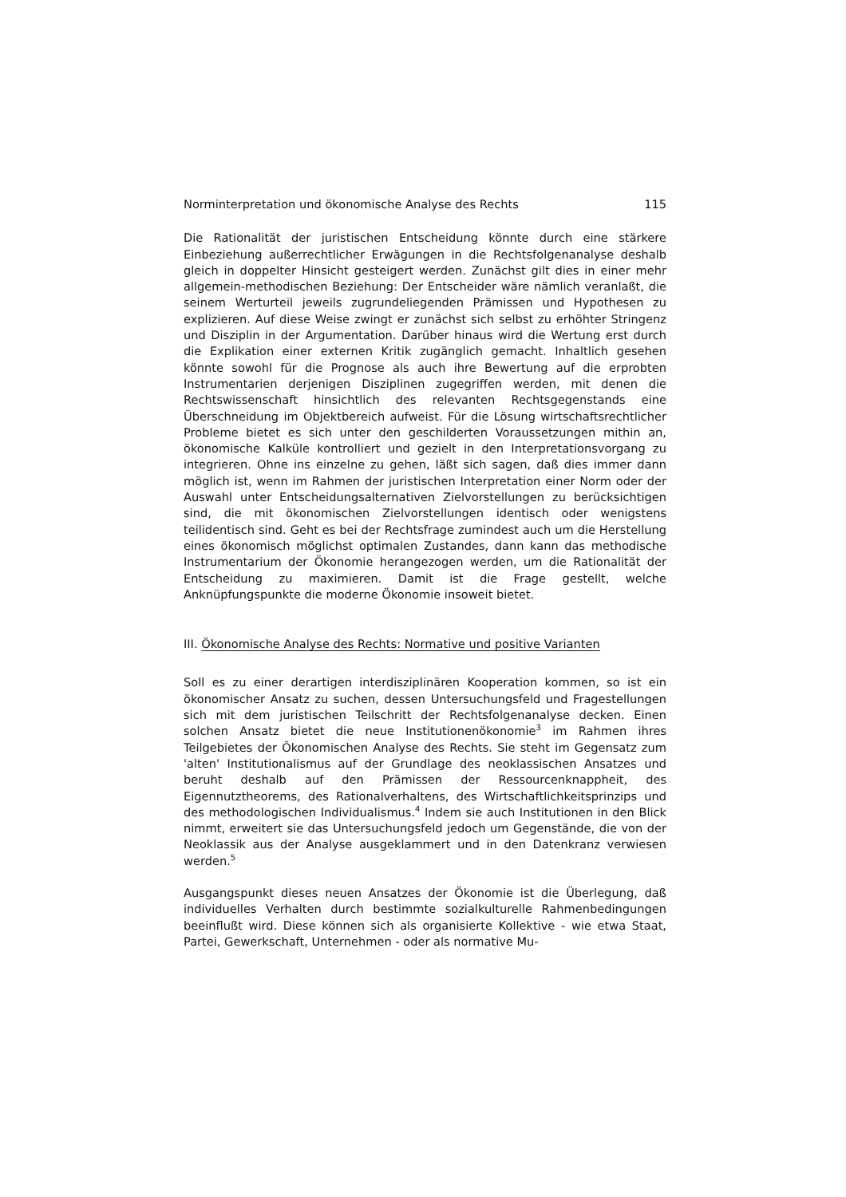Norminterpretation und ökonomische Analyse des Rechts 115
Die Rationalität der juristischen Entscheidung könnte durch eine stärkere Einbeziehung außerrechtlicher Erwägungen in die Rechtsfolgenanalyse deshalb gleich in doppelter Hinsicht gesteigert werden. Zunächst gilt dies in einer mehr allgemein-methodischen Beziehung: Der Entscheider wäre nämlich veranlaßt, die seinem Werturteil jeweils zugrundeliegenden Prämissen und Hypothesen zu explizieren. Auf diese Weise zwingt er zunächst sich selbst zu erhöhter Stringenz und Disziplin in der Argumentation. Darüber hinaus wird die Wertung erst durch die Explikation einer externen Kritik zugänglich gemacht. Inhaltlich gesehen könnte sowohl für die Prognose als auch ihre Bewertung auf die erprobten Instrumentarien derjenigen Disziplinen zugegriffen werden, mit denen die Rechtswissenschaft hinsichtlich des relevanten Rechtsgegenstands eine Überschneidung im Objektbereich aufweist. Für die Lösung wirtschaftsrechtlicher Probleme bietet es sich unter den geschilderten Voraussetzungen mithin an, ökonomische Kalküle kontrolliert und gezielt in den Interpretationsvorgang zu integrieren. Ohne ins einzelne zu gehen, läßt sich sagen, daß dies immer dann möglich ist, wenn im Rahmen der juristischen Interpretation einer Norm oder der Auswahl unter Entscheidungsalternativen Zielvorstellungen zu berücksichtigen sind, die mit ökonomischen Zielvorstellungen identisch oder wenigstens teilidentisch sind. Geht es bei der Rechtsfrage zumindest auch um die Herstellung eines ökonomisch möglichst optimalen Zustandes, dann kann das methodische Instrumentarium der Ökonomie herangezogen werden, um die Rationalität der Entscheidung zu maximieren. Damit ist die Frage gestellt, welche Anknüpfungspunkte die moderne Ökonomie insoweit bietet.
III. Ökonomische Analyse des Rechts: Normative und positive Varianten
Soll es zu einer derartigen interdisziplinären Kooperation kommen, so ist ein ökonomischer Ansatz zu suchen, dessen Untersuchungsfeld und Fragestellungen sich mit dem juristischen Teilschritt der Rechtsfolgenanalyse decken. Einen solchen Ansatz bietet die neue Institutionenökonomie<sup>3</sup> im Rahmen ihres Teilgebietes der Ökonomischen Analyse des Rechts. Sie steht im Gegensatz zum 'alten' Institutionalismus auf der Grundlage des neoklassischen Ansatzes und beruht deshalb auf den Prämissen der Ressourcenknappheit, des Eigennutztheorems, des Rationalverhaltens, des Wirtschaftlichkeitsprinzips und des methodologischen Individualismus.<sup>4</sup> Indem sie auch Institutionen in den Blick nimmt, erweitert sie das Untersuchungsfeld jedoch um Gegenstände, die von der Neoklassik aus der Analyse ausgeklammert und in den Datenkranz verwiesen werden.<sup>5</sup>
Ausgangspunkt dieses neuen Ansatzes der Ökonomie ist die Überlegung, daß individuelles Verhalten durch bestimmte sozialkulturelle Rahmenbedingungen beeinflußt wird. Diese können sich als organisierte Kollektive - wie etwa Staat, Partei, Gewerkschaft, Unternehmen - oder als normative Mu-